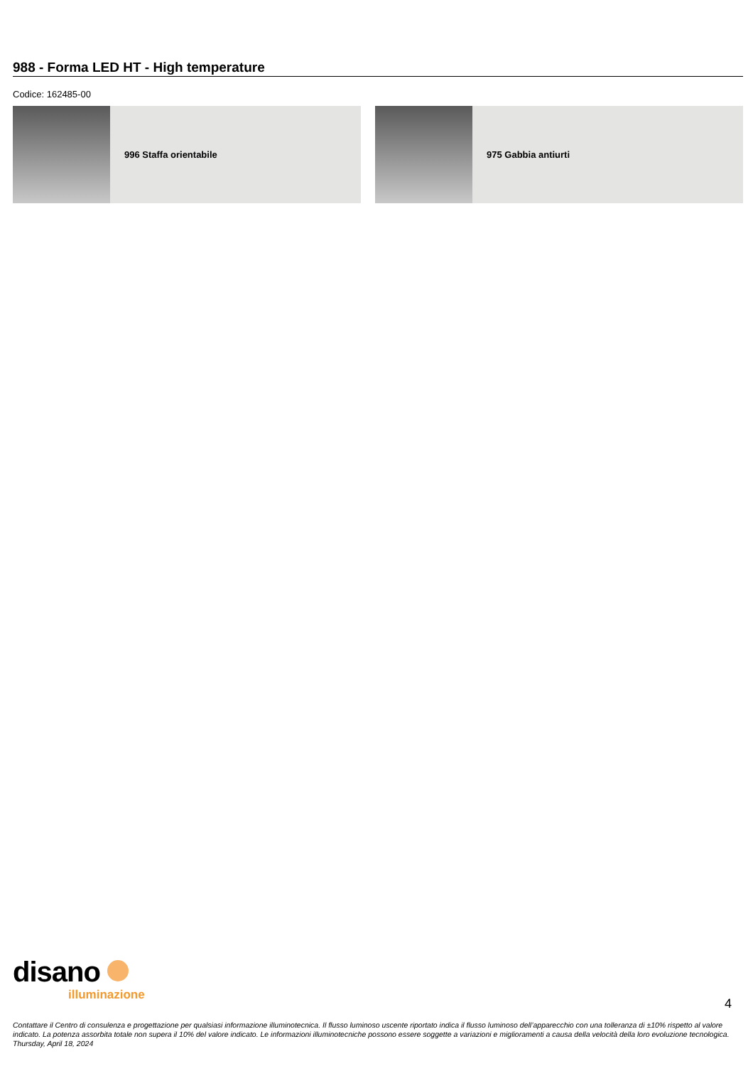988 - Forma LED HT - High temperature
Codice: 162485-00
996 Staffa orientabile 975 Gabbia antiurti
disano
illuminazione
4
Contattare il Centro di consulenza e progettazione per qualsiasi informazione illuminotecnica. Il flusso luminoso uscente riportato indica il flusso luminoso dell’apparecchio con una tolleranza di ±10% rispetto al valore indicato. La potenza assorbita totale non supera il 10% del valore indicato. Le informazioni illuminotecniche possono essere soggette a variazioni e miglioramenti a causa della velocità della loro evoluzione tecnologica. Thursday, April 18, 2024